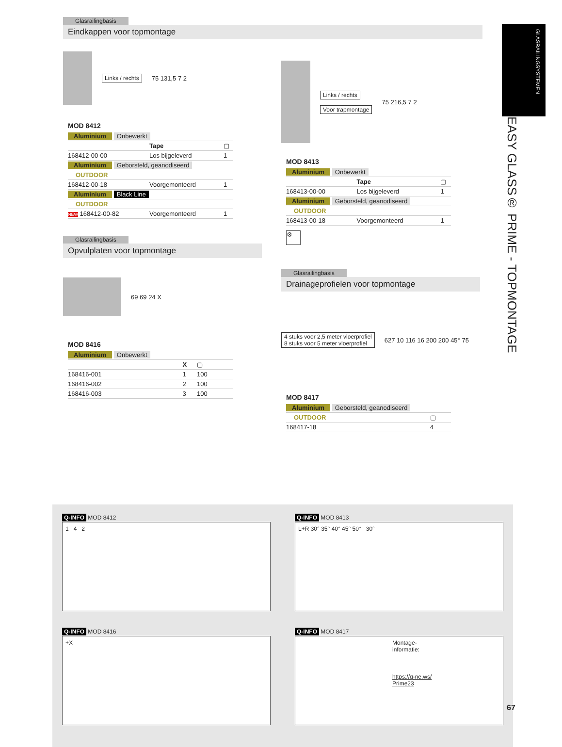GLASRAILINGSYSTEMEN
EASY GLASS® PRIME - TOPMONTAGE
Glasrailingbasis
Eindkappen voor topmontage
Links / rechts 75 131,5 7 2
MOD 8412
| Aluminium Onbewerkt | | |
| | Tape | ▢ |
| 168412-00-00 | Los bijgeleverd | 1 |
| Aluminium Geborsteld, geanodiseerd | | |
| OUTDOOR | | |
| 168412-00-18 | Voorgemonteerd | 1 |
| Aluminium Black Line | | |
| OUTDOOR | | |
| NEW 168412-00-82 | Voorgemonteerd | 1 |
Glasrailingbasis
Opvulplaten voor topmontage
69 69 24 X
MOD 8416
| Aluminium Onbewerkt | | |
| | X | ▢ |
| 168416-001 | 1 | 100 |
| 168416-002 | 2 | 100 |
| 168416-003 | 3 | 100 |
Links / rechts
Voor trapmontage
75 216,5 7 2
MOD 8413
| Aluminium Onbewerkt | | |
| | Tape | ▢ |
| 168413-00-00 | Los bijgeleverd | 1 |
| Aluminium Geborsteld, geanodiseerd | | |
| OUTDOOR | | |
| 168413-00-18 | Voorgemonteerd | 1 |
⚙
Glasrailingbasis
Drainageprofielen voor topmontage
4 stuks voor 2,5 meter vloerprofiel
8 stuks voor 5 meter vloerprofiel 627 10 116 16 200 200 45° 75
MOD 8417
| Aluminium Geborsteld, geanodiseerd | |
| OUTDOOR | ▢ |
| 168417-18 | 4 |
Q-INFO MOD 8412
1 4 2
Q-INFO MOD 8413
L+R 30° 35° 40° 45° 50° 30°
Q-INFO MOD 8416
+X
Q-INFO MOD 8417
Montage-
informatie:
https://q-ne.ws/
Prime23
67